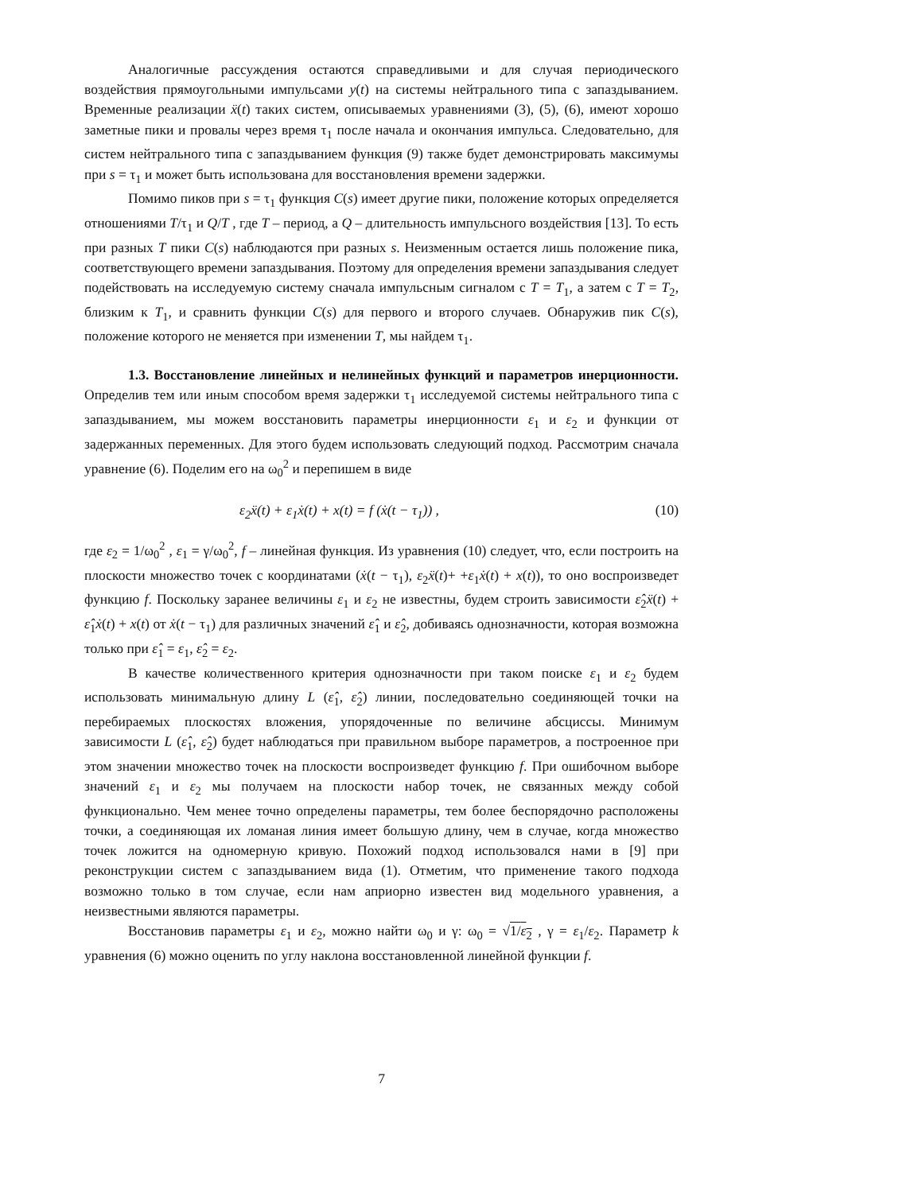Аналогичные рассуждения остаются справедливыми и для случая периодического воздействия прямоугольными импульсами y(t) на системы нейтрального типа с запаздыванием. Временные реализации ẍ(t) таких систем, описываемых уравнениями (3), (5), (6), имеют хорошо заметные пики и провалы через время τ<sub>1</sub> после начала и окончания импульса. Следовательно, для систем нейтрального типа с запаздыванием функция (9) также будет демонстрировать максимумы при s = τ<sub>1</sub> и может быть использована для восстановления времени задержки.
Помимо пиков при s = τ<sub>1</sub> функция C(s) имеет другие пики, положение которых определяется отношениями T/τ<sub>1</sub> и Q/T , где T – период, а Q – длительность импульсного воздействия [13]. То есть при разных T пики C(s) наблюдаются при разных s. Неизменным остается лишь положение пика, соответствующего времени запаздывания. Поэтому для определения времени запаздывания следует подействовать на исследуемую систему сначала импульсным сигналом с T = T<sub>1</sub>, а затем с T = T<sub>2</sub>, близким к T<sub>1</sub>, и сравнить функции C(s) для первого и второго случаев. Обнаружив пик C(s), положение которого не меняется при изменении T, мы найдем τ<sub>1</sub>.
1.3. Восстановление линейных и нелинейных функций и параметров инерционности. Определив тем или иным способом время задержки τ<sub>1</sub> исследуемой системы нейтрального типа с запаздыванием, мы можем восстановить параметры инерционности ε<sub>1</sub> и ε<sub>2</sub> и функции от задержанных переменных. Для этого будем использовать следующий подход. Рассмотрим сначала уравнение (6). Поделим его на ω<sub>0</sub><sup>2</sup> и перепишем в виде
ε<sub>2</sub>ẍ(t) + ε<sub>1</sub>ẋ(t) + x(t) = f (ẋ(t − τ<sub>1</sub>)) , (10)
где ε<sub>2</sub> = 1/ω<sub>0</sub><sup>2</sup> , ε<sub>1</sub> = γ/ω<sub>0</sub><sup>2</sup>, f – линейная функция. Из уравнения (10) следует, что, если построить на плоскости множество точек с координатами (ẋ(t − τ<sub>1</sub>), ε<sub>2</sub>ẍ(t)+ +ε<sub>1</sub>ẋ(t) + x(t)), то оно воспроизведет функцию f. Поскольку заранее величины ε<sub>1</sub> и ε<sub>2</sub> не известны, будем строить зависимости ε̂<sub>2</sub>ẍ(t) + ε̂<sub>1</sub>ẋ(t) + x(t) от ẋ(t − τ<sub>1</sub>) для различных значений ε̂<sub>1</sub> и ε̂<sub>2</sub>, добиваясь однозначности, которая возможна только при ε̂<sub>1</sub> = ε<sub>1</sub>, ε̂<sub>2</sub> = ε<sub>2</sub>.
В качестве количественного критерия однозначности при таком поиске ε<sub>1</sub> и ε<sub>2</sub> будем использовать минимальную длину L (ε̂<sub>1</sub>, ε̂<sub>2</sub>) линии, последовательно соединяющей точки на перебираемых плоскостях вложения, упорядоченные по величине абсциссы. Минимум зависимости L (ε̂<sub>1</sub>, ε̂<sub>2</sub>) будет наблюдаться при правильном выборе параметров, а построенное при этом значении множество точек на плоскости воспроизведет функцию f. При ошибочном выборе значений ε<sub>1</sub> и ε<sub>2</sub> мы получаем на плоскости набор точек, не связанных между собой функционально. Чем менее точно определены параметры, тем более беспорядочно расположены точки, а соединяющая их ломаная линия имеет большую длину, чем в случае, когда множество точек ложится на одномерную кривую. Похожий подход использовался нами в [9] при реконструкции систем с запаздыванием вида (1). Отметим, что применение такого подхода возможно только в том случае, если нам априорно известен вид модельного уравнения, а неизвестными являются параметры.
Восстановив параметры ε<sub>1</sub> и ε<sub>2</sub>, можно найти ω<sub>0</sub> и γ: ω<sub>0</sub> = √1/ε<sub>2</sub> , γ = ε<sub>1</sub>/ε<sub>2</sub>. Параметр k уравнения (6) можно оценить по углу наклона восстановленной линейной функции f.
7